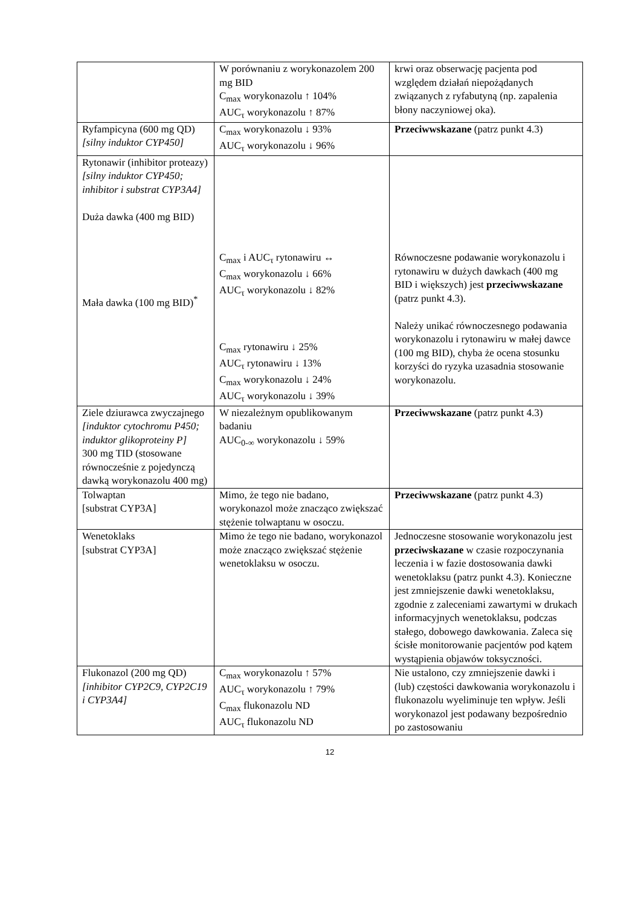| | W porównaniu z worykonazolem 200 mg BID C<sub>max</sub> worykonazolu ↑ 104% AUC<sub>τ</sub> worykonazolu ↑ 87% | krwi oraz obserwację pacjenta pod względem działań niepożądanych związanych z ryfabutyną (np. zapalenia błony naczyniowej oka). |
| Ryfampicyna (600 mg QD) [silny induktor CYP450] | C<sub>max</sub> worykonazolu ↓ 93% AUC<sub>τ</sub> worykonazolu ↓ 96% | Przeciwwskazane (patrz punkt 4.3) |
| Rytonawir (inhibitor proteazy) [silny induktor CYP450; inhibitor i substrat CYP3A4] Duża dawka (400 mg BID) Mała dawka (100 mg BID)<sup>*</sup> | C<sub>max</sub> i AUC<sub>τ</sub> rytonawiru ↔ C<sub>max</sub> worykonazolu ↓ 66% AUC<sub>τ</sub> worykonazolu ↓ 82% C<sub>max</sub> rytonawiru ↓ 25% AUC<sub>τ</sub> rytonawiru ↓ 13% C<sub>max</sub> worykonazolu ↓ 24% AUC<sub>τ</sub> worykonazolu ↓ 39% | Równoczesne podawanie worykonazolu i rytonawiru w dużych dawkach (400 mg BID i większych) jest przeciwwskazane (patrz punkt 4.3). Należy unikać równoczesnego podawania worykonazolu i rytonawiru w małej dawce (100 mg BID), chyba że ocena stosunku korzyści do ryzyka uzasadnia stosowanie worykonazolu. |
| Ziele dziurawca zwyczajnego [induktor cytochromu P450; induktor glikoproteiny P] 300 mg TID (stosowane równocześnie z pojedynczą dawką worykonazolu 400 mg) | W niezależnym opublikowanym badaniu AUC<sub>0-∞</sub> worykonazolu ↓ 59% | Przeciwwskazane (patrz punkt 4.3) |
| Tolwaptan [substrat CYP3A] | Mimo, że tego nie badano, worykonazol może znacząco zwiększać stężenie tolwaptanu w osoczu. | Przeciwwskazane (patrz punkt 4.3) |
| Wenetoklaks [substrat CYP3A] | Mimo że tego nie badano, worykonazol może znacząco zwiększać stężenie wenetoklaksu w osoczu. | Jednoczesne stosowanie worykonazolu jest przeciwskazane w czasie rozpoczynania leczenia i w fazie dostosowania dawki wenetoklaksu (patrz punkt 4.3). Konieczne jest zmniejszenie dawki wenetoklaksu, zgodnie z zaleceniami zawartymi w drukach informacyjnych wenetoklaksu, podczas stałego, dobowego dawkowania. Zaleca się ścisłe monitorowanie pacjentów pod kątem wystąpienia objawów toksyczności. |
| Flukonazol (200 mg QD) [inhibitor CYP2C9, CYP2C19 i CYP3A4] | C<sub>max</sub> worykonazolu ↑ 57% AUC<sub>τ</sub> worykonazolu ↑ 79% C<sub>max</sub> flukonazolu ND AUC<sub>τ</sub> flukonazolu ND | Nie ustalono, czy zmniejszenie dawki i (lub) częstości dawkowania worykonazolu i flukonazolu wyeliminuje ten wpływ. Jeśli worykonazol jest podawany bezpośrednio po zastosowaniu |
12